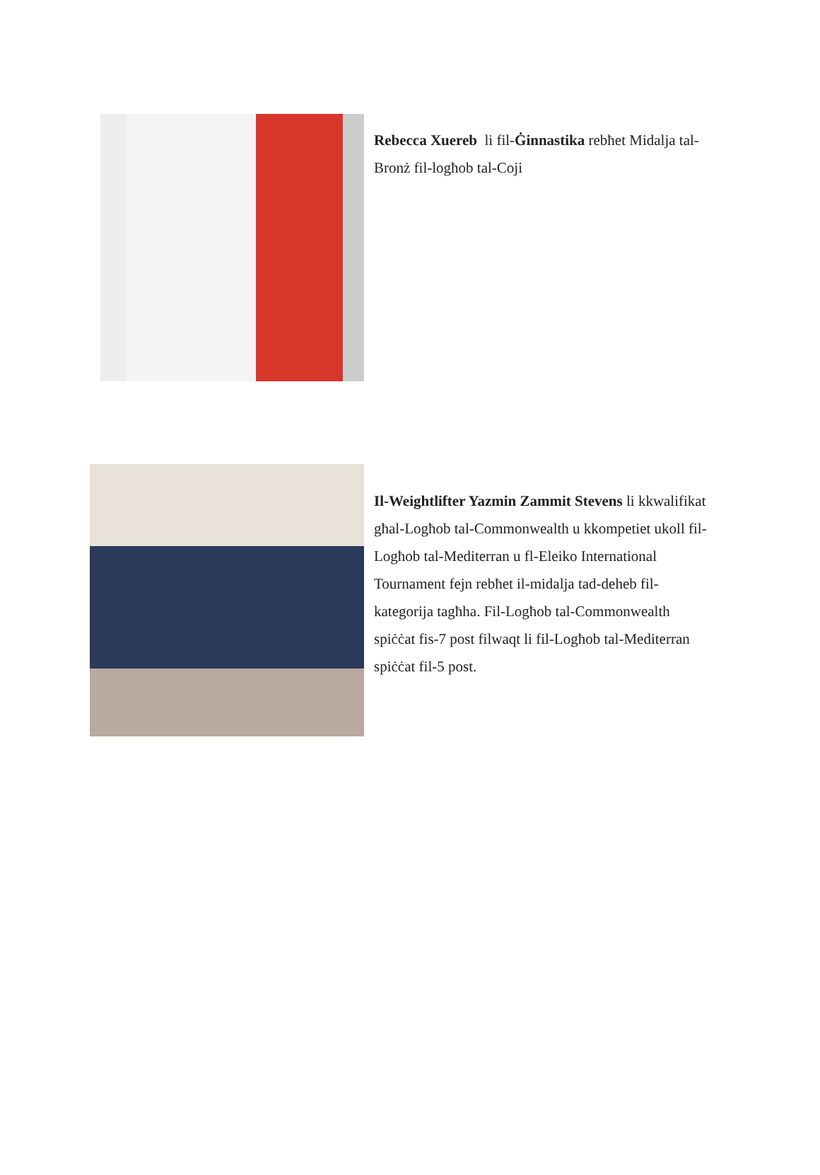Rebecca Xuereb li fil-Ġinnastika rebħet Midalja tal-Bronż fil-logħob tal-Coji
Il-Weightlifter Yazmin Zammit Stevens li kkwalifikat għal-Logħob tal-Commonwealth u kkompetiet ukoll fil-Logħob tal-Mediterran u fl-Eleiko International Tournament fejn rebħet il-midalja tad-deheb fil-kategorija tagħha. Fil-Logħob tal-Commonwealth spiċċat fis-7 post filwaqt li fil-Logħob tal-Mediterran spiċċat fil-5 post.